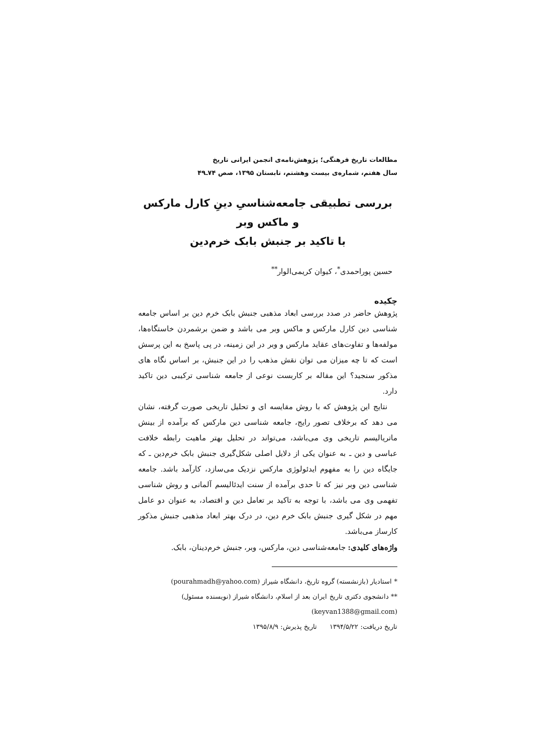مطالعات تاریخ فرهنگی؛ پژوهش‌نامه‌ی انجمن ایرانی تاریخ
سال هفتم، شماره‌ی بیست وهشتم، تابستان ۱۳۹۵، صص ۷۴ـ۴۹
بررسی تطبیقی جامعه‌شناسیِ دینِ کارل مارکس و ماکس وبر
با تاکید بر جنبش بابک خرم‌دین
حسین پوراحمدی<sup>*</sup>، کیوان کریمی‌الوار<sup>**</sup>
چکیده
پژوهش حاضر در صدد بررسی ابعاد مذهبی جنبش بابک خرم دین بر اساس جامعه شناسی دین کارل مارکس و ماکس وبر می باشد و ضمن برشمردن خاستگاه‌ها، مولفه‌ها و تفاوت‌های عقاید مارکس و وبر در این زمینه، در پی پاسخ به این پرسش است که تا چه میزان می توان نقش مذهب را در این جنبش، بر اساس نگاه های مذکور سنجید؟ این مقاله بر کاربست نوعی از جامعه شناسی ترکیبی دین تاکید دارد.
نتایج این پژوهش که با روش مقایسه ای و تحلیل تاریخی صورت گرفته، نشان می دهد که برخلاف تصور رایج، جامعه شناسی دین مارکس که برآمده از بینش ماتریالیسم تاریخی وی می‌باشد، می‌تواند در تحلیل بهتر ماهیت رابطه خلافت عباسی و دین ـ به عنوان یکی از دلایل اصلی شکل‌گیری جنبش بابک خرم‌دین ـ که جایگاه دین را به مفهوم ایدئولوژی مارکس نزدیک می‌سازد، کارآمد باشد. جامعه شناسی دین وبر نیز که تا حدی برآمده از سنت ایدئالیسم آلمانی و روش شناسی تفهمی وی می باشد، با توجه به تاکید بر تعامل دین و اقتصاد، به عنوان دو عامل مهم در شکل گیری جنبش بابک خرم دین، در درک بهتر ابعاد مذهبی جنبش مذکور کارساز می‌باشد.
واژه‌های کلیدی: جامعه‌شناسی دین، مارکس، وبر، جنبش خرم‌دینان، بابک.
* استادیار (بازنشسته) گروه تاریخ، دانشگاه شیراز (pourahmadh@yahoo.com)
** دانشجوی دکتری تاریخ ایران بعد از اسلام، دانشگاه شیراز (نویسنده مسئول)
(keyvan1388@gmail.com)
تاریخ دریافت: ۱۳۹۴/۵/۲۲ تاریخ پذیرش: ۱۳۹۵/۸/۹